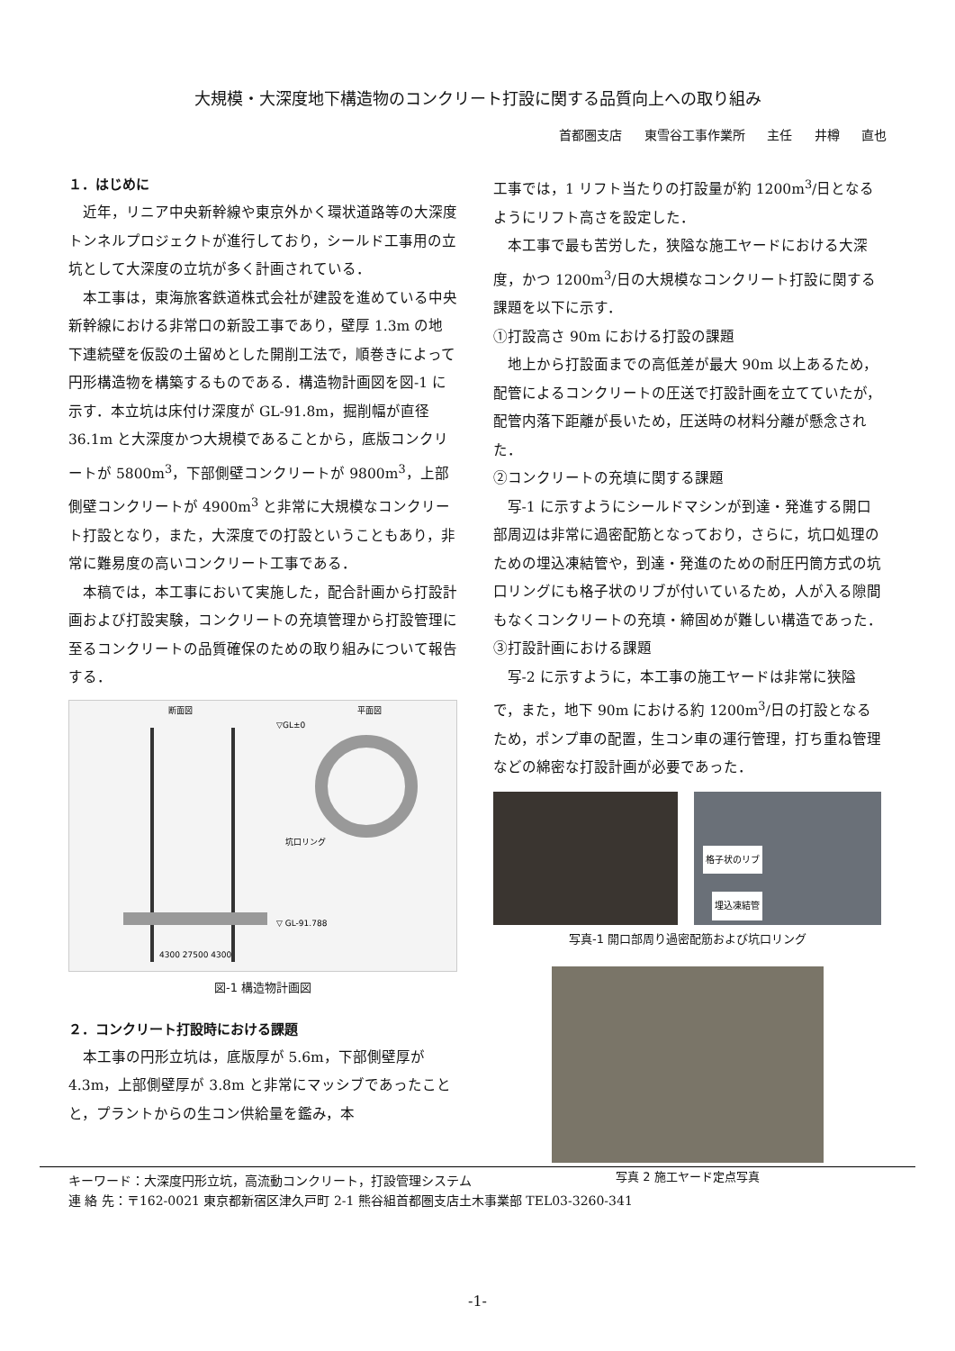大規模・大深度地下構造物のコンクリート打設に関する品質向上への取り組み
首都圏支店 東雪谷工事作業所 主任 井樽 直也
１．はじめに
近年，リニア中央新幹線や東京外かく環状道路等の大深度トンネルプロジェクトが進行しており，シールド工事用の立坑として大深度の立坑が多く計画されている．
本工事は，東海旅客鉄道株式会社が建設を進めている中央新幹線における非常口の新設工事であり，壁厚 1.3m の地下連続壁を仮設の土留めとした開削工法で，順巻きによって円形構造物を構築するものである．構造物計画図を図-1 に示す．本立坑は床付け深度が GL-91.8m，掘削幅が直径 36.1m と大深度かつ大規模であることから，底版コンクリートが 5800m<sup>3</sup>，下部側壁コンクリートが 9800m<sup>3</sup>，上部側壁コンクリートが 4900m<sup>3</sup> と非常に大規模なコンクリート打設となり，また，大深度での打設ということもあり，非常に難易度の高いコンクリート工事である．
本稿では，本工事において実施した，配合計画から打設計画および打設実験，コンクリートの充填管理から打設管理に至るコンクリートの品質確保のための取り組みについて報告する．
断面図
平面図
▽GL±0
▽ GL-91.788
4300 27500 4300
坑口リング
図-1 構造物計画図
２．コンクリート打設時における課題
本工事の円形立坑は，底版厚が 5.6m，下部側壁厚が 4.3m，上部側壁厚が 3.8m と非常にマッシブであったことと，プラントからの生コン供給量を鑑み，本
工事では，1 リフト当たりの打設量が約 1200m<sup>3</sup>/日となるようにリフト高さを設定した．
本工事で最も苦労した，狭隘な施工ヤードにおける大深度，かつ 1200m<sup>3</sup>/日の大規模なコンクリート打設に関する課題を以下に示す．
①打設高さ 90m における打設の課題
地上から打設面までの高低差が最大 90m 以上あるため，配管によるコンクリートの圧送で打設計画を立てていたが，配管内落下距離が長いため，圧送時の材料分離が懸念された．
②コンクリートの充填に関する課題
写-1 に示すようにシールドマシンが到達・発進する開口部周辺は非常に過密配筋となっており，さらに，坑口処理のための埋込凍結管や，到達・発進のための耐圧円筒方式の坑口リングにも格子状のリブが付いているため，人が入る隙間もなくコンクリートの充填・締固めが難しい構造であった．
③打設計画における課題
写-2 に示すように，本工事の施工ヤードは非常に狭隘で，また，地下 90m における約 1200m<sup>3</sup>/日の打設となるため，ポンプ車の配置，生コン車の運行管理，打ち重ね管理などの綿密な打設計画が必要であった．
格子状のリブ
埋込凍結管
写真-1 開口部周り過密配筋および坑口リング
写真 2 施工ヤード定点写真
キーワード：大深度円形立坑，高流動コンクリート，打設管理システム
連 絡 先：〒162-0021 東京都新宿区津久戸町 2-1 熊谷組首都圏支店土木事業部 TEL03-3260-341
-1-